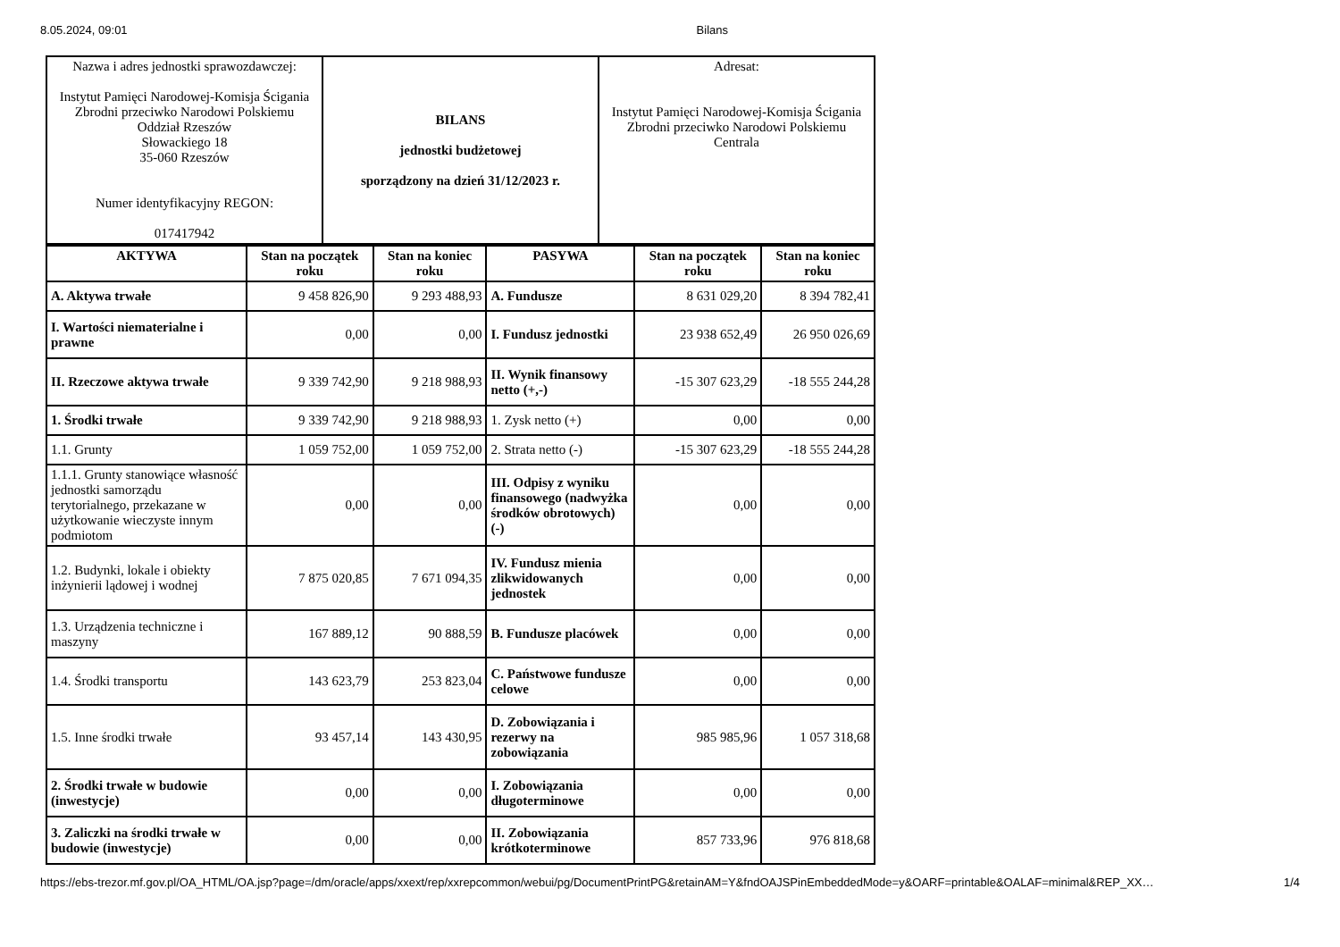8.05.2024, 09:01 Bilans
| Nazwa i adres jednostki sprawozdawczej: Instytut Pamięci Narodowej-Komisja Ścigania Zbrodni przeciwko Narodowi Polskiemu Oddział Rzeszów Słowackiego 18 35-060 Rzeszów Numer identyfikacyjny REGON: 017417942 | BILANS jednostki budżetowej sporządzony na dzień 31/12/2023 r. | Adresat: Instytut Pamięci Narodowej-Komisja Ścigania Zbrodni przeciwko Narodowi Polskiemu Centrala |
| AKTYWA | Stan na początek roku | Stan na koniec roku | PASYWA | Stan na początek roku | Stan na koniec roku |
| --- | --- | --- | --- | --- | --- |
| A. Aktywa trwałe | 9 458 826,90 | 9 293 488,93 | A. Fundusze | 8 631 029,20 | 8 394 782,41 |
| I. Wartości niematerialne i prawne | 0,00 | 0,00 | I. Fundusz jednostki | 23 938 652,49 | 26 950 026,69 |
| II. Rzeczowe aktywa trwałe | 9 339 742,90 | 9 218 988,93 | II. Wynik finansowy netto (+,-) | -15 307 623,29 | -18 555 244,28 |
| 1. Środki trwałe | 9 339 742,90 | 9 218 988,93 | 1. Zysk netto (+) | 0,00 | 0,00 |
| 1.1. Grunty | 1 059 752,00 | 1 059 752,00 | 2. Strata netto (-) | -15 307 623,29 | -18 555 244,28 |
| 1.1.1. Grunty stanowiące własność jednostki samorządu terytorialnego, przekazane w użytkowanie wieczyste innym podmiotom | 0,00 | 0,00 | III. Odpisy z wyniku finansowego (nadwyżka środków obrotowych) (-) | 0,00 | 0,00 |
| 1.2. Budynki, lokale i obiekty inżynierii lądowej i wodnej | 7 875 020,85 | 7 671 094,35 | IV. Fundusz mienia zlikwidowanych jednostek | 0,00 | 0,00 |
| 1.3. Urządzenia techniczne i maszyny | 167 889,12 | 90 888,59 | B. Fundusze placówek | 0,00 | 0,00 |
| 1.4. Środki transportu | 143 623,79 | 253 823,04 | C. Państwowe fundusze celowe | 0,00 | 0,00 |
| 1.5. Inne środki trwałe | 93 457,14 | 143 430,95 | D. Zobowiązania i rezerwy na zobowiązania | 985 985,96 | 1 057 318,68 |
| 2. Środki trwałe w budowie (inwestycje) | 0,00 | 0,00 | I. Zobowiązania długoterminowe | 0,00 | 0,00 |
| 3. Zaliczki na środki trwałe w budowie (inwestycje) | 0,00 | 0,00 | II. Zobowiązania krótkoterminowe | 857 733,96 | 976 818,68 |
https://ebs-trezor.mf.gov.pl/OA_HTML/OA.jsp?page=/dm/oracle/apps/xxext/rep/xxrepcommon/webui/pg/DocumentPrintPG&retainAM=Y&fndOAJSPinEmbeddedMode=y&OARF=printable&OALAF=minimal&REP_XX… 1/4